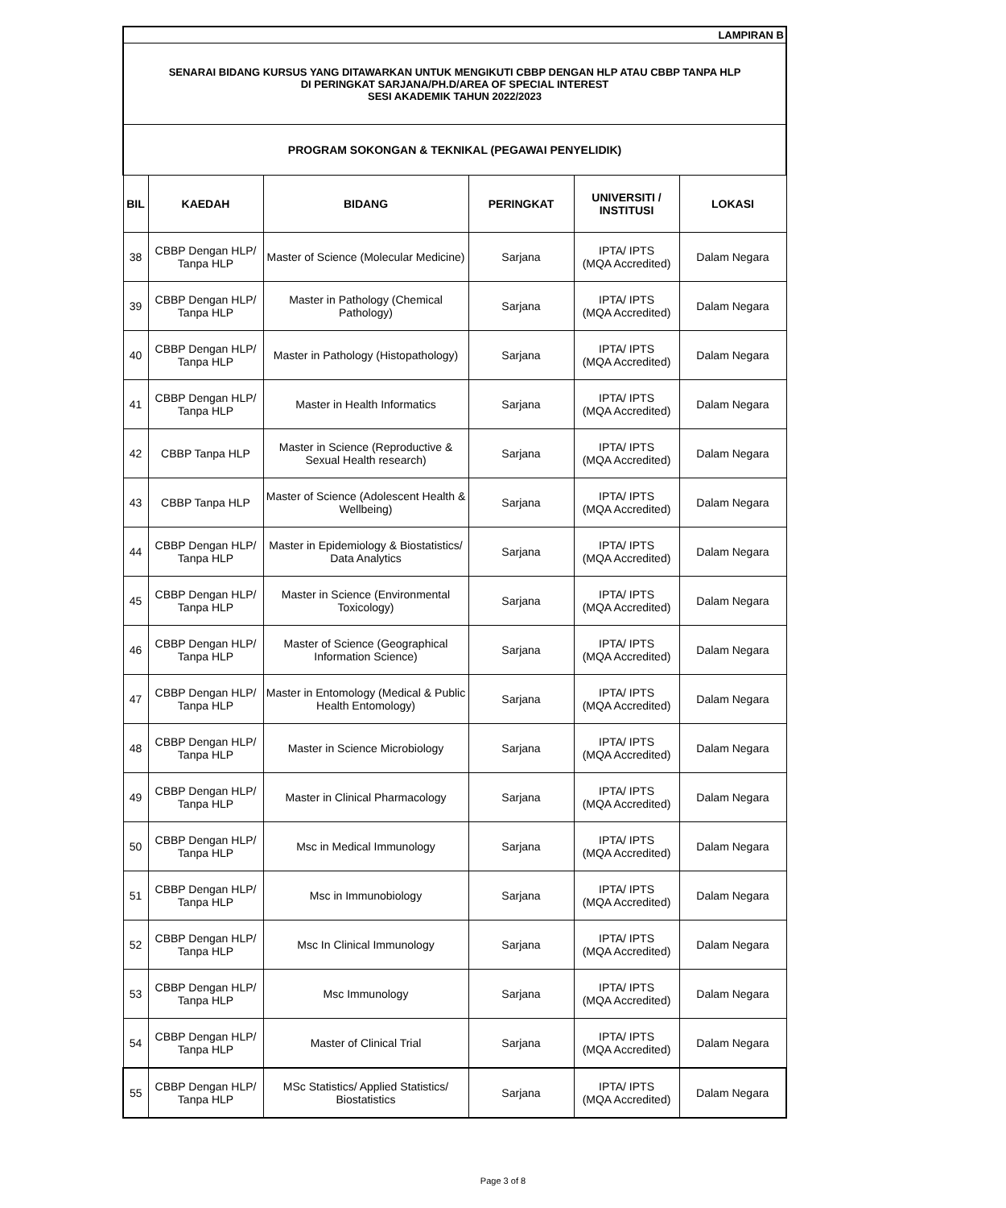| LAMPIRAN B | | | | | |
| SENARAI BIDANG KURSUS YANG DITAWARKAN UNTUK MENGIKUTI CBBP DENGAN HLP ATAU CBBP TANPA HLP DI PERINGKAT SARJANA/PH.D/AREA OF SPECIAL INTEREST SESI AKADEMIK TAHUN 2022/2023 | | | | | |
| PROGRAM SOKONGAN & TEKNIKAL (PEGAWAI PENYELIDIK) | | | | | |
| BIL | KAEDAH | BIDANG | PERINGKAT | UNIVERSITI / INSTITUSI | LOKASI |
| 38 | CBBP Dengan HLP/ Tanpa HLP | Master of Science (Molecular Medicine) | Sarjana | IPTA/ IPTS (MQA Accredited) | Dalam Negara |
| 39 | CBBP Dengan HLP/ Tanpa HLP | Master in Pathology (Chemical Pathology) | Sarjana | IPTA/ IPTS (MQA Accredited) | Dalam Negara |
| 40 | CBBP Dengan HLP/ Tanpa HLP | Master in Pathology (Histopathology) | Sarjana | IPTA/ IPTS (MQA Accredited) | Dalam Negara |
| 41 | CBBP Dengan HLP/ Tanpa HLP | Master in Health Informatics | Sarjana | IPTA/ IPTS (MQA Accredited) | Dalam Negara |
| 42 | CBBP Tanpa HLP | Master in Science (Reproductive & Sexual Health research) | Sarjana | IPTA/ IPTS (MQA Accredited) | Dalam Negara |
| 43 | CBBP Tanpa HLP | Master of Science (Adolescent Health & Wellbeing) | Sarjana | IPTA/ IPTS (MQA Accredited) | Dalam Negara |
| 44 | CBBP Dengan HLP/ Tanpa HLP | Master in Epidemiology & Biostatistics/ Data Analytics | Sarjana | IPTA/ IPTS (MQA Accredited) | Dalam Negara |
| 45 | CBBP Dengan HLP/ Tanpa HLP | Master in Science (Environmental Toxicology) | Sarjana | IPTA/ IPTS (MQA Accredited) | Dalam Negara |
| 46 | CBBP Dengan HLP/ Tanpa HLP | Master of Science (Geographical Information Science) | Sarjana | IPTA/ IPTS (MQA Accredited) | Dalam Negara |
| 47 | CBBP Dengan HLP/ Tanpa HLP | Master in Entomology (Medical & Public Health Entomology) | Sarjana | IPTA/ IPTS (MQA Accredited) | Dalam Negara |
| 48 | CBBP Dengan HLP/ Tanpa HLP | Master in Science Microbiology | Sarjana | IPTA/ IPTS (MQA Accredited) | Dalam Negara |
| 49 | CBBP Dengan HLP/ Tanpa HLP | Master in Clinical Pharmacology | Sarjana | IPTA/ IPTS (MQA Accredited) | Dalam Negara |
| 50 | CBBP Dengan HLP/ Tanpa HLP | Msc in Medical Immunology | Sarjana | IPTA/ IPTS (MQA Accredited) | Dalam Negara |
| 51 | CBBP Dengan HLP/ Tanpa HLP | Msc in Immunobiology | Sarjana | IPTA/ IPTS (MQA Accredited) | Dalam Negara |
| 52 | CBBP Dengan HLP/ Tanpa HLP | Msc In Clinical Immunology | Sarjana | IPTA/ IPTS (MQA Accredited) | Dalam Negara |
| 53 | CBBP Dengan HLP/ Tanpa HLP | Msc Immunology | Sarjana | IPTA/ IPTS (MQA Accredited) | Dalam Negara |
| 54 | CBBP Dengan HLP/ Tanpa HLP | Master of Clinical Trial | Sarjana | IPTA/ IPTS (MQA Accredited) | Dalam Negara |
| 55 | CBBP Dengan HLP/ Tanpa HLP | MSc Statistics/ Applied Statistics/ Biostatistics | Sarjana | IPTA/ IPTS (MQA Accredited) | Dalam Negara |
Page 3 of 8